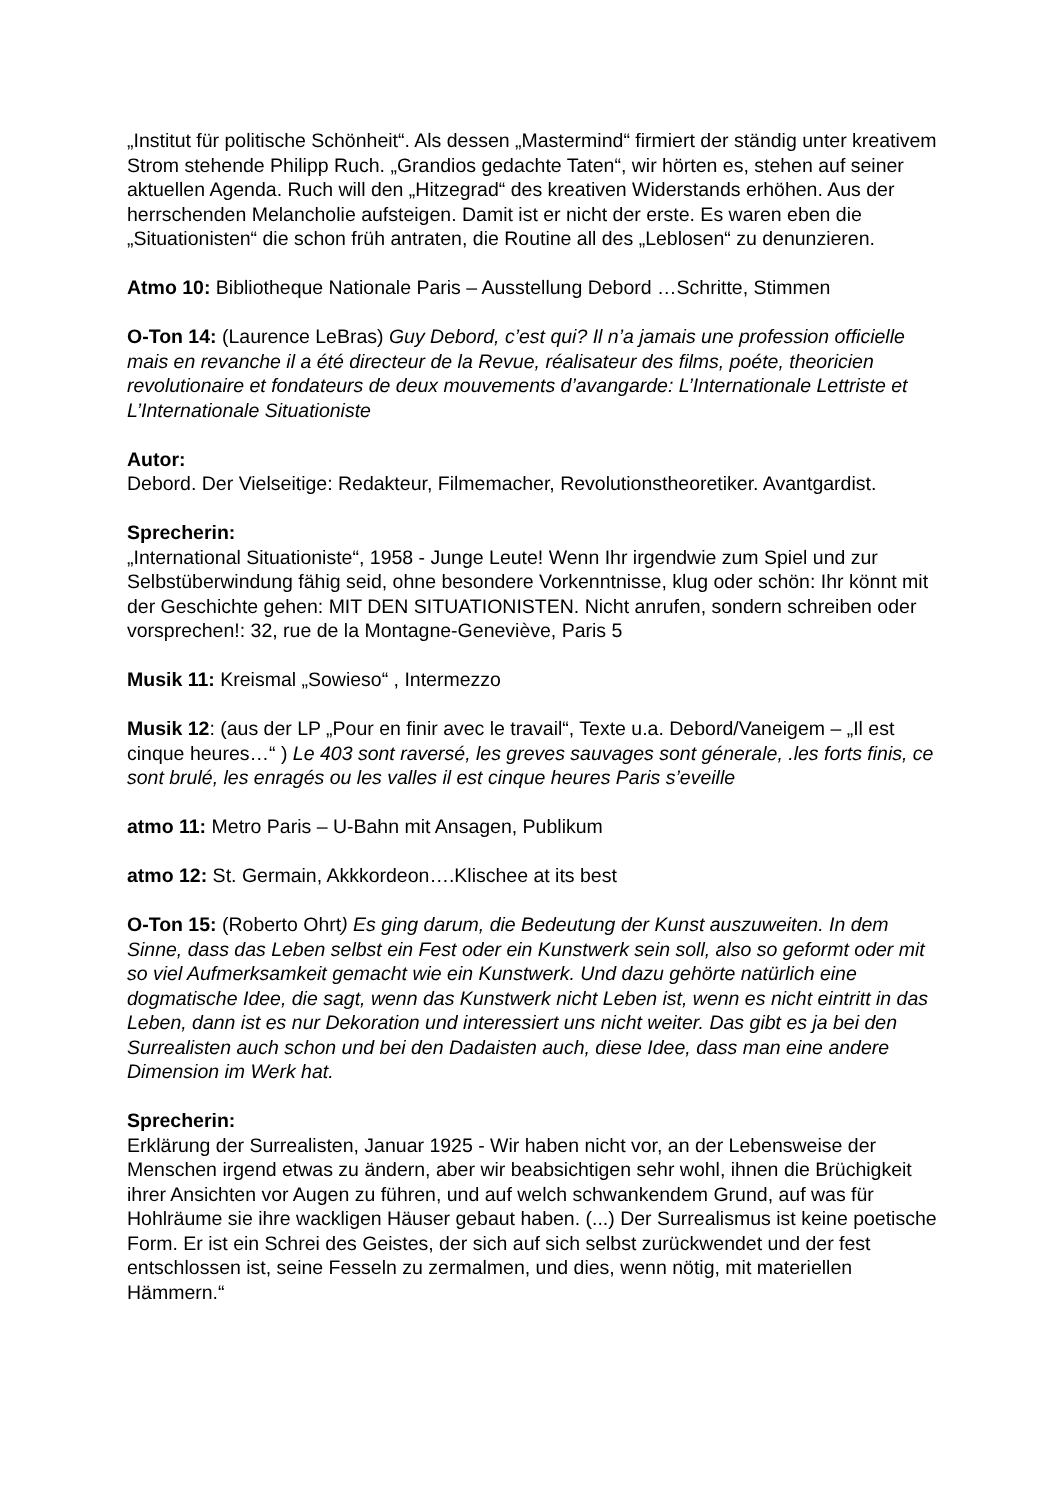„Institut für politische Schönheit“. Als dessen „Mastermind“ firmiert der ständig unter kreativem Strom stehende Philipp Ruch. „Grandios gedachte Taten“, wir hörten es, stehen auf seiner aktuellen Agenda. Ruch will den „Hitzegrad“ des kreativen Widerstands erhöhen. Aus der herrschenden Melancholie aufsteigen. Damit ist er nicht der erste. Es waren eben die „Situationisten“ die schon früh antraten, die Routine all des „Leblosen“ zu denunzieren.
Atmo 10: Bibliotheque Nationale Paris – Ausstellung Debord …Schritte, Stimmen
O-Ton 14: (Laurence LeBras) Guy Debord, c’est qui? Il n’a jamais une profession officielle mais en revanche il a été directeur de la Revue, réalisateur des films, poéte, theoricien revolutionaire et fondateurs de deux mouvements d’avangarde: L’Internationale Lettriste et L’Internationale Situationiste
Autor:
Debord. Der Vielseitige: Redakteur, Filmemacher, Revolutionstheoretiker. Avantgardist.
Sprecherin:
„International Situationiste“, 1958 - Junge Leute! Wenn Ihr irgendwie zum Spiel und zur Selbstüberwindung fähig seid, ohne besondere Vorkenntnisse, klug oder schön: Ihr könnt mit der Geschichte gehen: MIT DEN SITUATIONISTEN. Nicht anrufen, sondern schreiben oder vorsprechen!: 32, rue de la Montagne-Geneviève, Paris 5
Musik 11: Kreismal „Sowieso“ , Intermezzo
Musik 12: (aus der LP „Pour en finir avec le travail“, Texte u.a. Debord/Vaneigem – „Il est cinque heures…“ ) Le 403 sont raversé, les greves sauvages sont génerale, .les forts finis, ce sont brulé, les enragés ou les valles il est cinque heures Paris s’eveille
atmo 11: Metro Paris – U-Bahn mit Ansagen, Publikum
atmo 12: St. Germain, Akkkordeon….Klischee at its best
O-Ton 15: (Roberto Ohrt) Es ging darum, die Bedeutung der Kunst auszuweiten. In dem Sinne, dass das Leben selbst ein Fest oder ein Kunstwerk sein soll, also so geformt oder mit so viel Aufmerksamkeit gemacht wie ein Kunstwerk. Und dazu gehörte natürlich eine dogmatische Idee, die sagt, wenn das Kunstwerk nicht Leben ist, wenn es nicht eintritt in das Leben, dann ist es nur Dekoration und interessiert uns nicht weiter. Das gibt es ja bei den Surrealisten auch schon und bei den Dadaisten auch, diese Idee, dass man eine andere Dimension im Werk hat.
Sprecherin:
Erklärung der Surrealisten, Januar 1925 - Wir haben nicht vor, an der Lebensweise der Menschen irgend etwas zu ändern, aber wir beabsichtigen sehr wohl, ihnen die Brüchigkeit ihrer Ansichten vor Augen zu führen, und auf welch schwankendem Grund, auf was für Hohlräume sie ihre wackligen Häuser gebaut haben. (...) Der Surrealismus ist keine poetische Form. Er ist ein Schrei des Geistes, der sich auf sich selbst zurückwendet und der fest entschlossen ist, seine Fesseln zu zermalmen, und dies, wenn nötig, mit materiellen Hämmern.“